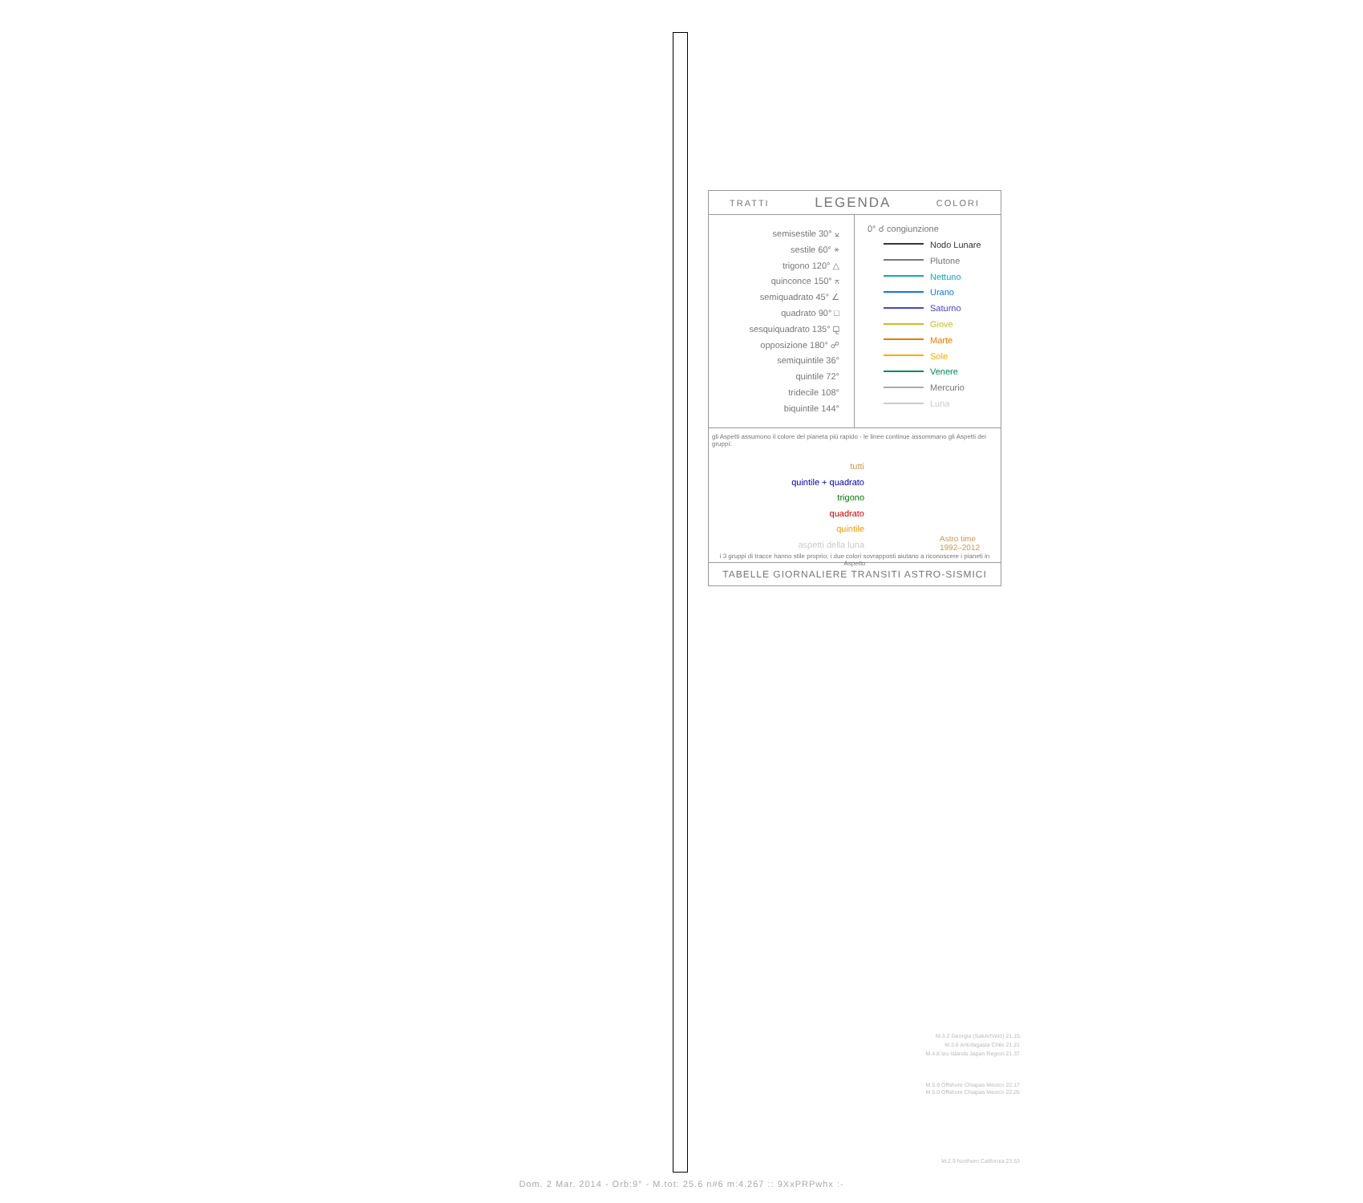TRATTI LEGENDA COLORI
semisestile 30° ⚺
sestile 60° ⚹
trigono 120° △
quinconce 150° ⚻
semiquadrato 45° ∠
quadrato 90° □
sesquiquadrato 135° ⚼
opposizione 180° ☍
semiquintile 36°
quintile 72°
tridecile 108°
biquintile 144°
0° ☌ congiunzione
Nodo Lunare
Plutone
Nettuno
Urano
Saturno
Giove
Marte
Sole
Venere
Mercurio
Luna
gli Aspetti assumono il colore del pianeta più rapido - le linee continue assommano gli Aspetti dei gruppi:
tutti
quintile + quadrato
trigono
quadrato
quintile
aspetti della luna
Astro time
1992–2012
i 3 gruppi di tracce hanno stile proprio; i due colori sovrapposti aiutano a riconoscere i pianeti in Aspetto
TABELLE GIORNALIERE TRANSITI ASTRO-SISMICI
M.3.2 Georgia (SakArtVelo) 21.15
M.3.6 Antofagasta Chile 21.21
M.4.8 Izu Islands Japan Region 21.37
M.5.9 Offshore Chiapas Mexico 22.17
M.5.0 Offshore Chiapas Mexico 22.26
M.2.9 Northern California 23.53
Dom. 2 Mar. 2014 - Orb:9° - M.tot: 25.6 n#6 m:4.267 :: 9XxPRPwhx :-